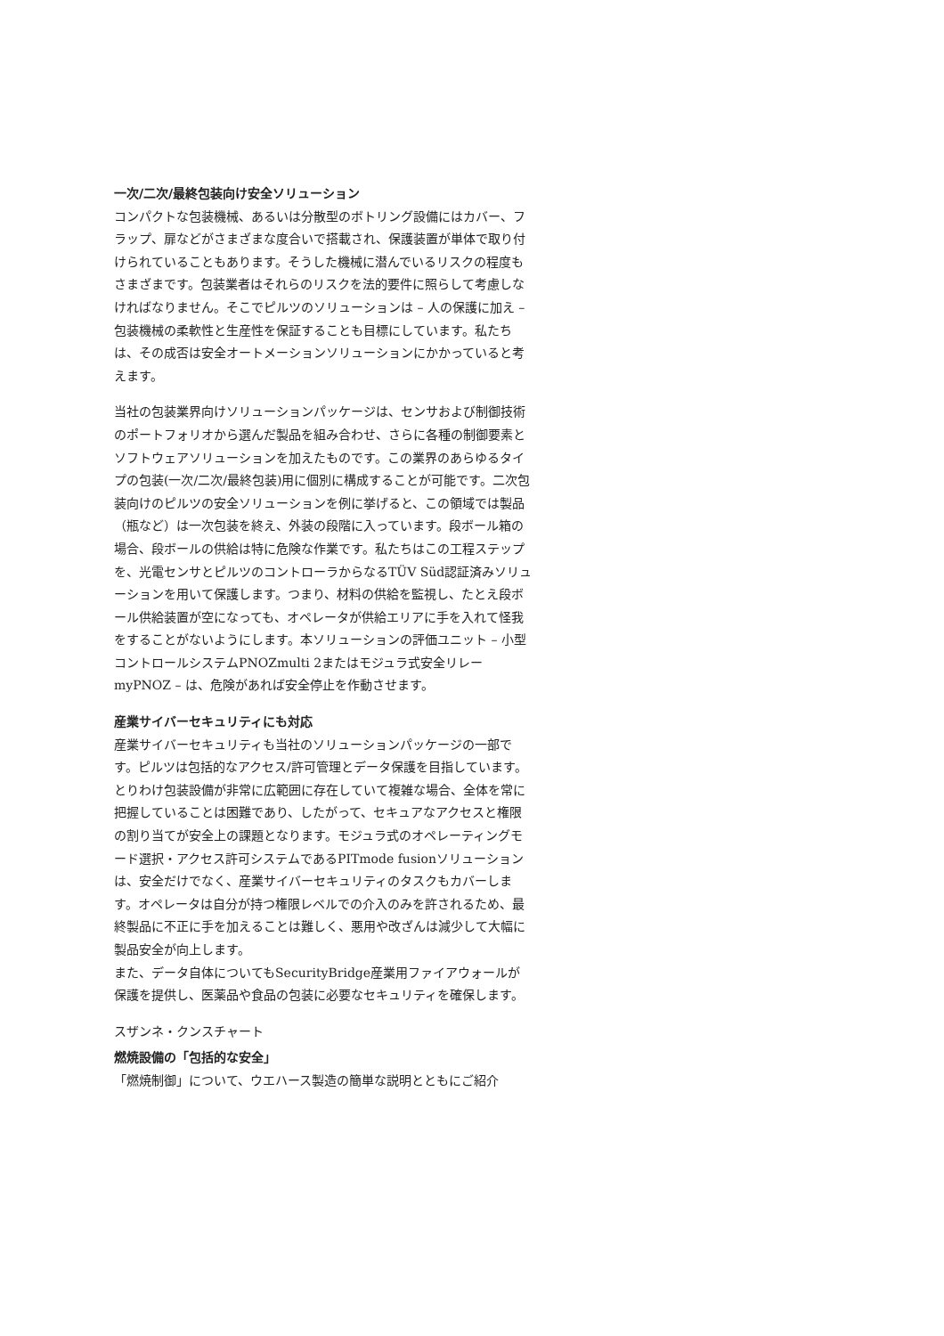一次/二次/最終包装向け安全ソリューション
コンパクトな包装機械、あるいは分散型のボトリング設備にはカバー、フラップ、扉などがさまざまな度合いで搭載され、保護装置が単体で取り付けられていることもあります。そうした機械に潜んでいるリスクの程度もさまざまです。包装業者はそれらのリスクを法的要件に照らして考慮しなければなりません。そこでピルツのソリューションは – 人の保護に加え – 包装機械の柔軟性と生産性を保証することも目標にしています。私たちは、その成否は安全オートメーションソリューションにかかっていると考えます。
当社の包装業界向けソリューションパッケージは、センサおよび制御技術のポートフォリオから選んだ製品を組み合わせ、さらに各種の制御要素とソフトウェアソリューションを加えたものです。この業界のあらゆるタイプの包装(一次/二次/最終包装)用に個別に構成することが可能です。二次包装向けのピルツの安全ソリューションを例に挙げると、この領域では製品（瓶など）は一次包装を終え、外装の段階に入っています。段ボール箱の場合、段ボールの供給は特に危険な作業です。私たちはこの工程ステップを、光電センサとピルツのコントローラからなるTÜV Süd認証済みソリューションを用いて保護します。つまり、材料の供給を監視し、たとえ段ボール供給装置が空になっても、オペレータが供給エリアに手を入れて怪我をすることがないようにします。本ソリューションの評価ユニット – 小型コントロールシステムPNOZmulti 2またはモジュラ式安全リレーmyPNOZ – は、危険があれば安全停止を作動させます。
産業サイバーセキュリティにも対応
産業サイバーセキュリティも当社のソリューションパッケージの一部です。ピルツは包括的なアクセス/許可管理とデータ保護を目指しています。とりわけ包装設備が非常に広範囲に存在していて複雑な場合、全体を常に把握していることは困難であり、したがって、セキュアなアクセスと権限の割り当てが安全上の課題となります。モジュラ式のオペレーティングモード選択・アクセス許可システムであるPITmode fusionソリューションは、安全だけでなく、産業サイバーセキュリティのタスクもカバーします。オペレータは自分が持つ権限レベルでの介入のみを許されるため、最終製品に不正に手を加えることは難しく、悪用や改ざんは減少して大幅に製品安全が向上します。
また、データ自体についてもSecurityBridge産業用ファイアウォールが保護を提供し、医薬品や食品の包装に必要なセキュリティを確保します。
スザンネ・クンスチャート
燃焼設備の「包括的な安全」
「燃焼制御」について、ウエハース製造の簡単な説明とともにご紹介